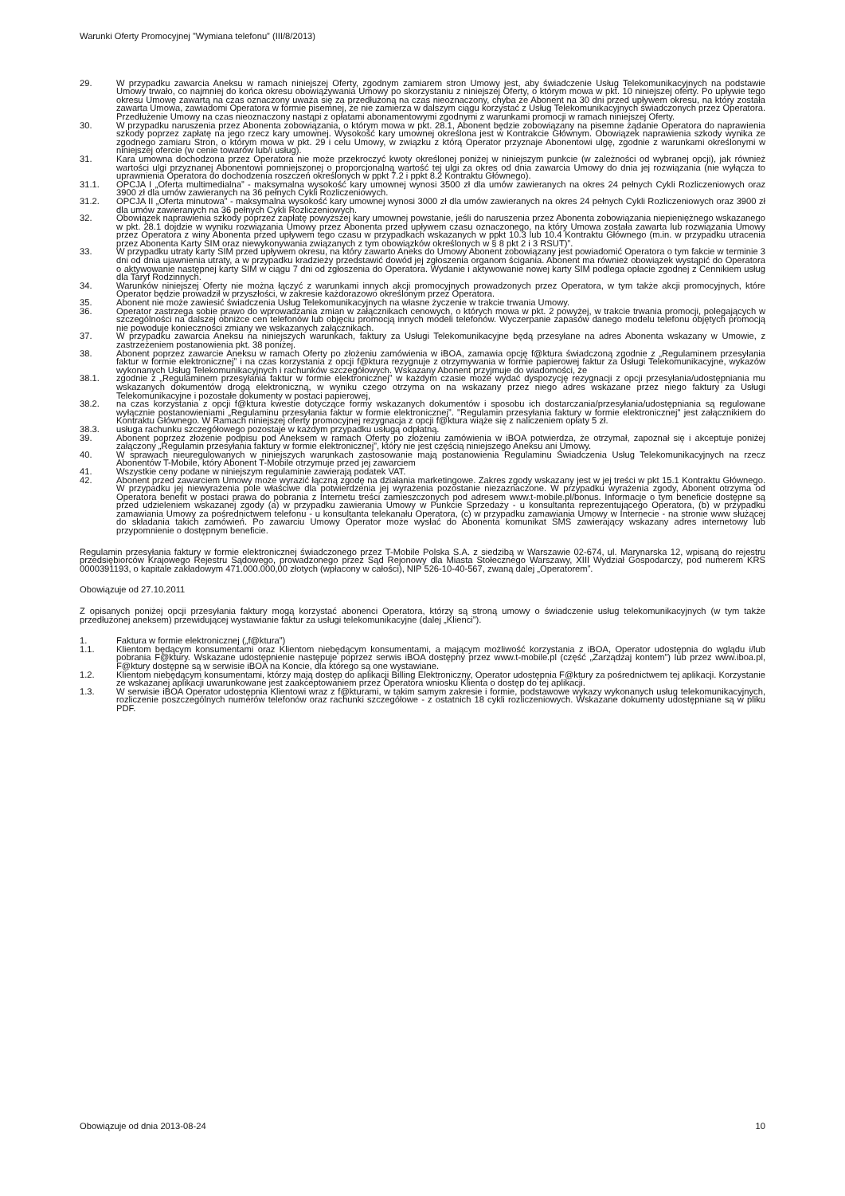Warunki Oferty Promocyjnej ”Wymiana telefonu” (III/8/2013)
29. W przypadku zawarcia Aneksu w ramach niniejszej Oferty, zgodnym zamiarem stron Umowy jest, aby świadczenie Usług Telekomunikacyjnych na podstawie Umowy trwało, co najmniej do końca okresu obowiązywania Umowy po skorzystaniu z niniejszej Oferty, o którym mowa w pkt. 10 niniejszej oferty. Po upływie tego okresu Umowę zawartą na czas oznaczony uważa się za przedłużoną na czas nieoznaczony, chyba że Abonent na 30 dni przed upływem okresu, na który została zawarta Umowa, zawiadomi Operatora w formie pisemnej, że nie zamierza w dalszym ciągu korzystać z Usług Telekomunikacyjnych świadczonych przez Operatora. Przedłużenie Umowy na czas nieoznaczony nastąpi z opłatami abonamentowymi zgodnymi z warunkami promocji w ramach niniejszej Oferty.
30. W przypadku naruszenia przez Abonenta zobowiązania, o którym mowa w pkt. 28.1, Abonent będzie zobowiązany na pisemne żądanie Operatora do naprawienia szkody poprzez zapłatę na jego rzecz kary umownej. Wysokość kary umownej określona jest w Kontrakcie Głównym. Obowiązek naprawienia szkody wynika ze zgodnego zamiaru Stron, o którym mowa w pkt. 29 i celu Umowy, w związku z którą Operator przyznaje Abonentowi ulgę, zgodnie z warunkami określonymi w niniejszej ofercie (w cenie towarów lub/i usług).
31. Kara umowna dochodzona przez Operatora nie może przekroczyć kwoty określonej poniżej w niniejszym punkcie (w zależności od wybranej opcji), jak również wartości ulgi przyznanej Abonentowi pomniejszonej o proporcjonalną wartość tej ulgi za okres od dnia zawarcia Umowy do dnia jej rozwiązania (nie wyłącza to uprawnienia Operatora do dochodzenia roszczeń określonych w ppkt 7.2 i ppkt 8.2 Kontraktu Głównego).
31.1. OPCJA I „Oferta multimedialna” - maksymalna wysokość kary umownej wynosi 3500 zł dla umów zawieranych na okres 24 pełnych Cykli Rozliczeniowych oraz 3900 zł dla umów zawieranych na 36 pełnych Cykli Rozliczeniowych.
31.2. OPCJA II „Oferta minutowa” - maksymalna wysokość kary umownej wynosi 3000 zł dla umów zawieranych na okres 24 pełnych Cykli Rozliczeniowych oraz 3900 zł dla umów zawieranych na 36 pełnych Cykli Rozliczeniowych.
32. Obowiązek naprawienia szkody poprzez zapłatę powyższej kary umownej powstanie, jeśli do naruszenia przez Abonenta zobowiązania niepieniężnego wskazanego w pkt. 28.1 dojdzie w wyniku rozwiązania Umowy przez Abonenta przed upływem czasu oznaczonego, na który Umowa została zawarta lub rozwiązania Umowy przez Operatora z winy Abonenta przed upływem tego czasu w przypadkach wskazanych w ppkt 10.3 lub 10.4 Kontraktu Głównego (m.in. w przypadku utracenia przez Abonenta Karty SIM oraz niewykonywania związanych z tym obowiązków określonych w § 8 pkt 2 i 3 RSUT)”.
33. W przypadku utraty karty SIM przed upływem okresu, na który zawarto Aneks do Umowy Abonent zobowiązany jest powiadomić Operatora o tym fakcie w terminie 3 dni od dnia ujawnienia utraty, a w przypadku kradzieży przedstawić dowód jej zgłoszenia organom ścigania. Abonent ma również obowiązek wystąpić do Operatora o aktywowanie następnej karty SIM w ciągu 7 dni od zgłoszenia do Operatora. Wydanie i aktywowanie nowej karty SIM podlega opłacie zgodnej z Cennikiem usług dla Taryf Rodzinnych.
34. Warunków niniejszej Oferty nie można łączyć z warunkami innych akcji promocyjnych prowadzonych przez Operatora, w tym także akcji promocyjnych, które Operator będzie prowadził w przyszłości, w zakresie każdorazowo określonym przez Operatora.
35. Abonent nie może zawiesić świadczenia Usług Telekomunikacyjnych na własne życzenie w trakcie trwania Umowy.
36. Operator zastrzega sobie prawo do wprowadzania zmian w załącznikach cenowych, o których mowa w pkt. 2 powyżej, w trakcie trwania promocji, polegających w szczególności na dalszej obniżce cen telefonów lub objęciu promocją innych modeli telefonów. Wyczerpanie zapasów danego modelu telefonu objętych promocją nie powoduje konieczności zmiany we wskazanych załącznikach.
37. W przypadku zawarcia Aneksu na niniejszych warunkach, faktury za Usługi Telekomunikacyjne będą przesyłane na adres Abonenta wskazany w Umowie, z zastrzeżeniem postanowienia pkt. 38 poniżej.
38. Abonent poprzez zawarcie Aneksu w ramach Oferty po złożeniu zamówienia w iBOA, zamawia opcję f@ktura świadczoną zgodnie z „Regulaminem przesyłania faktur w formie elektronicznej” i na czas korzystania z opcji f@ktura rezygnuje z otrzymywania w formie papierowej faktur za Usługi Telekomunikacyjne, wykazów wykonanych Usług Telekomunikacyjnych i rachunków szczegółowych. Wskazany Abonent przyjmuje do wiadomości, że
38.1. zgodnie z „Regulaminem przesyłania faktur w formie elektronicznej” w każdym czasie może wydać dyspozycję rezygnacji z opcji przesyłania/udostępniania mu wskazanych dokumentów drogą elektroniczną, w wyniku czego otrzyma on na wskazany przez niego adres wskazane przez niego faktury za Usługi Telekomunikacyjne i pozostałe dokumenty w postaci papierowej,
38.2. na czas korzystania z opcji f@ktura kwestie dotyczące formy wskazanych dokumentów i sposobu ich dostarczania/przesyłania/udostępniania są regulowane wyłącznie postanowieniami „Regulaminu przesyłania faktur w formie elektronicznej”. "Regulamin przesyłania faktury w formie elektronicznej" jest załącznikiem do Kontraktu Głównego. W Ramach niniejszej oferty promocyjnej rezygnacja z opcji f@ktura wiąże się z naliczeniem opłaty 5 zł.
38.3. usługa rachunku szczegółowego pozostaje w każdym przypadku usługą odpłatną.
39. Abonent poprzez złożenie podpisu pod Aneksem w ramach Oferty po złożeniu zamówienia w iBOA potwierdza, że otrzymał, zapoznał się i akceptuje poniżej załączony „Regulamin przesyłania faktury w formie elektronicznej”, który nie jest częścią niniejszego Aneksu ani Umowy.
40. W sprawach nieuregulowanych w niniejszych warunkach zastosowanie mają postanowienia Regulaminu Świadczenia Usług Telekomunikacyjnych na rzecz Abonentów T-Mobile, który Abonent T-Mobile otrzymuje przed jej zawarciem
41. Wszystkie ceny podane w niniejszym regulaminie zawierają podatek VAT.
42. Abonent przed zawarciem Umowy może wyrazić łączną zgodę na działania marketingowe. Zakres zgody wskazany jest w jej treści w pkt 15.1 Kontraktu Głównego. W przypadku jej niewyrażenia pole właściwe dla potwierdzenia jej wyrażenia pozostanie niezaznaczone. W przypadku wyrażenia zgody, Abonent otrzyma od Operatora benefit w postaci prawa do pobrania z Internetu treści zamieszczonych pod adresem www.t-mobile.pl/bonus. Informacje o tym beneficie dostępne są przed udzieleniem wskazanej zgody (a) w przypadku zawierania Umowy w Punkcie Sprzedaży - u konsultanta reprezentującego Operatora, (b) w przypadku zamawiania Umowy za pośrednictwem telefonu - u konsultanta telekanału Operatora, (c) w przypadku zamawiania Umowy w Internecie - na stronie www służącej do składania takich zamówień. Po zawarciu Umowy Operator może wysłać do Abonenta komunikat SMS zawierający wskazany adres internetowy lub przypomnienie o dostępnym beneficie.
Regulamin przesyłania faktury w formie elektronicznej świadczonego przez T-Mobile Polska S.A. z siedzibą w Warszawie 02-674, ul. Marynarska 12, wpisaną do rejestru przedsiębiorców Krajowego Rejestru Sądowego, prowadzonego przez Sąd Rejonowy dla Miasta Stołecznego Warszawy, XIII Wydział Gospodarczy, pod numerem KRS 0000391193, o kapitale zakładowym 471.000.000,00 złotych (wpłacony w całości), NIP 526-10-40-567, zwaną dalej „Operatorem”.
Obowiązuje od 27.10.2011
Z opisanych poniżej opcji przesyłania faktury mogą korzystać abonenci Operatora, którzy są stroną umowy o świadczenie usług telekomunikacyjnych (w tym także przedłużonej aneksem) przewidującej wystawianie faktur za usługi telekomunikacyjne (dalej „Klienci”).
1. Faktura w formie elektronicznej („f@ktura”)
1.1. Klientom będącym konsumentami oraz Klientom niebędącym konsumentami, a mającym możliwość korzystania z iBOA, Operator udostępnia do wglądu i/lub pobrania F@ktury. Wskazane udostępnienie następuje poprzez serwis iBOA dostępny przez www.t-mobile.pl (część „Zarządzaj kontem”) lub przez www.iboa.pl, F@ktury dostępne są w serwisie iBOA na Koncie, dla którego są one wystawiane.
1.2. Klientom niebędącym konsumentami, którzy mają dostęp do aplikacji Billing Elektroniczny, Operator udostępnia F@ktury za pośrednictwem tej aplikacji. Korzystanie ze wskazanej aplikacji uwarunkowane jest zaakceptowaniem przez Operatora wniosku Klienta o dostęp do tej aplikacji.
1.3. W serwisie iBOA Operator udostępnia Klientowi wraz z f@kturami, w takim samym zakresie i formie, podstawowe wykazy wykonanych usług telekomunikacyjnych, rozliczenie poszczególnych numerów telefonów oraz rachunki szczegółowe - z ostatnich 18 cykli rozliczeniowych. Wskazane dokumenty udostępniane są w pliku PDF.
Obowiązuje od dnia 2013-08-24 10